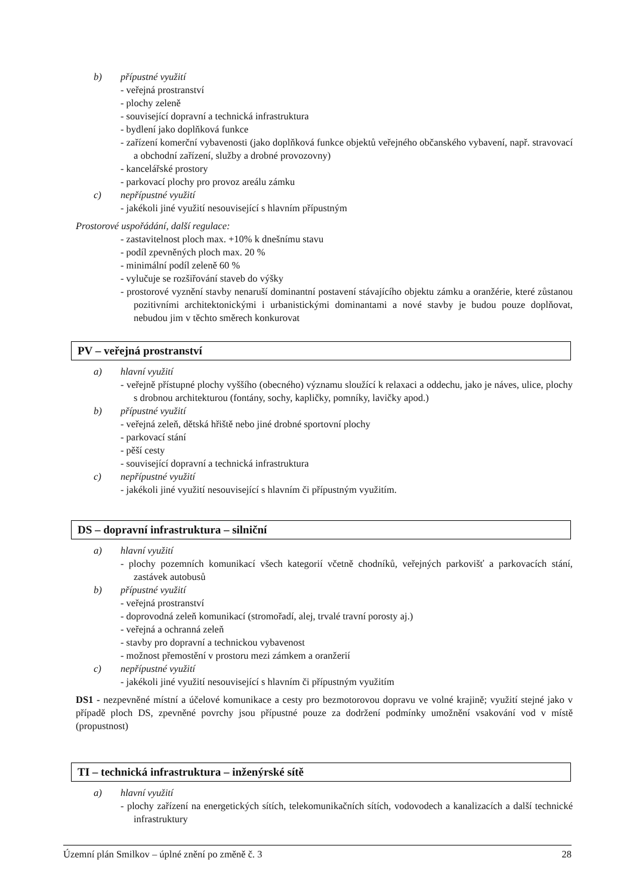b) přípustné využití
- veřejná prostranství
- plochy zeleně
- související dopravní a technická infrastruktura
- bydlení jako doplňková funkce
- zařízení komerční vybavenosti (jako doplňková funkce objektů veřejného občanského vybavení, např. stravovací a obchodní zařízení, služby a drobné provozovny)
- kancelářské prostory
- parkovací plochy pro provoz areálu zámku
c) nepřípustné využití
- jakékoli jiné využití nesouvisející s hlavním přípustným
Prostorové uspořádání, další regulace:
- zastavitelnost ploch max. +10% k dnešnímu stavu
- podíl zpevněných ploch max. 20 %
- minimální podíl zeleně 60 %
- vylučuje se rozšiřování staveb do výšky
- prostorové vyznění stavby nenaruší dominantní postavení stávajícího objektu zámku a oranžérie, které zůstanou pozitivními architektonickými i urbanistickými dominantami a nové stavby je budou pouze doplňovat, nebudou jim v těchto směrech konkurovat
PV – veřejná prostranství
a) hlavní využití
- veřejně přístupné plochy vyššího (obecného) významu sloužící k relaxaci a oddechu, jako je náves, ulice, plochy s drobnou architekturou (fontány, sochy, kapličky, pomníky, lavičky apod.)
b) přípustné využití
- veřejná zeleň, dětská hřiště nebo jiné drobné sportovní plochy
- parkovací stání
- pěší cesty
- související dopravní a technická infrastruktura
c) nepřípustné využití
- jakékoli jiné využití nesouvisející s hlavním či přípustným využitím.
DS – dopravní infrastruktura – silniční
a) hlavní využití
- plochy pozemních komunikací všech kategorií včetně chodníků, veřejných parkovišť a parkovacích stání, zastávek autobusů
b) přípustné využití
- veřejná prostranství
- doprovodná zeleň komunikací (stromořadí, alej, trvalé travní porosty aj.)
- veřejná a ochranná zeleň
- stavby pro dopravní a technickou vybavenost
- možnost přemostění v prostoru mezi zámkem a oranžerií
c) nepřípustné využití
- jakékoli jiné využití nesouvisející s hlavním či přípustným využitím
DS1 - nezpevněné místní a účelové komunikace a cesty pro bezmotorovou dopravu ve volné krajině; využití stejné jako v případě ploch DS, zpevněné povrchy jsou přípustné pouze za dodržení podmínky umožnění vsakování vod v místě (propustnost)
TI – technická infrastruktura – inženýrské sítě
a) hlavní využití
- plochy zařízení na energetických sítích, telekomunikačních sítích, vodovodech a kanalizacích a další technické infrastruktury
Územní plán Smilkov – úplné znění po změně č. 3 28